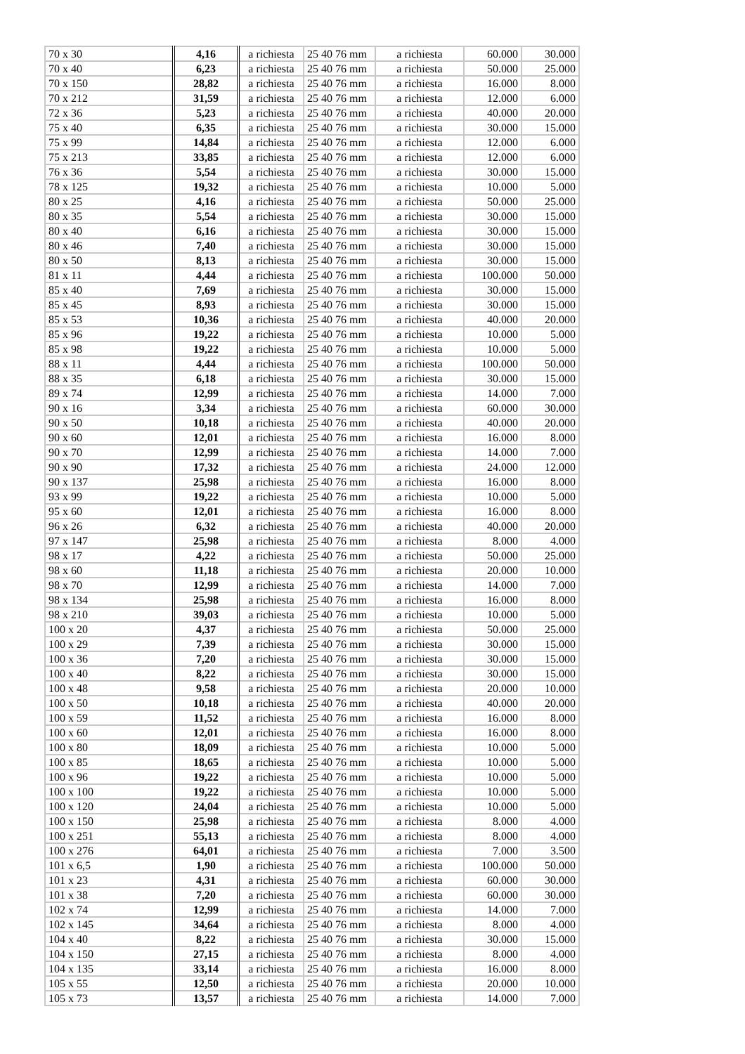| 70 x 30 | 4,16 | a richiesta | 25 40 76 mm | a richiesta | 60.000 | 30.000 |
| 70 x 40 | 6,23 | a richiesta | 25 40 76 mm | a richiesta | 50.000 | 25.000 |
| 70 x 150 | 28,82 | a richiesta | 25 40 76 mm | a richiesta | 16.000 | 8.000 |
| 70 x 212 | 31,59 | a richiesta | 25 40 76 mm | a richiesta | 12.000 | 6.000 |
| 72 x 36 | 5,23 | a richiesta | 25 40 76 mm | a richiesta | 40.000 | 20.000 |
| 75 x 40 | 6,35 | a richiesta | 25 40 76 mm | a richiesta | 30.000 | 15.000 |
| 75 x 99 | 14,84 | a richiesta | 25 40 76 mm | a richiesta | 12.000 | 6.000 |
| 75 x 213 | 33,85 | a richiesta | 25 40 76 mm | a richiesta | 12.000 | 6.000 |
| 76 x 36 | 5,54 | a richiesta | 25 40 76 mm | a richiesta | 30.000 | 15.000 |
| 78 x 125 | 19,32 | a richiesta | 25 40 76 mm | a richiesta | 10.000 | 5.000 |
| 80 x 25 | 4,16 | a richiesta | 25 40 76 mm | a richiesta | 50.000 | 25.000 |
| 80 x 35 | 5,54 | a richiesta | 25 40 76 mm | a richiesta | 30.000 | 15.000 |
| 80 x 40 | 6,16 | a richiesta | 25 40 76 mm | a richiesta | 30.000 | 15.000 |
| 80 x 46 | 7,40 | a richiesta | 25 40 76 mm | a richiesta | 30.000 | 15.000 |
| 80 x 50 | 8,13 | a richiesta | 25 40 76 mm | a richiesta | 30.000 | 15.000 |
| 81 x 11 | 4,44 | a richiesta | 25 40 76 mm | a richiesta | 100.000 | 50.000 |
| 85 x 40 | 7,69 | a richiesta | 25 40 76 mm | a richiesta | 30.000 | 15.000 |
| 85 x 45 | 8,93 | a richiesta | 25 40 76 mm | a richiesta | 30.000 | 15.000 |
| 85 x 53 | 10,36 | a richiesta | 25 40 76 mm | a richiesta | 40.000 | 20.000 |
| 85 x 96 | 19,22 | a richiesta | 25 40 76 mm | a richiesta | 10.000 | 5.000 |
| 85 x 98 | 19,22 | a richiesta | 25 40 76 mm | a richiesta | 10.000 | 5.000 |
| 88 x 11 | 4,44 | a richiesta | 25 40 76 mm | a richiesta | 100.000 | 50.000 |
| 88 x 35 | 6,18 | a richiesta | 25 40 76 mm | a richiesta | 30.000 | 15.000 |
| 89 x 74 | 12,99 | a richiesta | 25 40 76 mm | a richiesta | 14.000 | 7.000 |
| 90 x 16 | 3,34 | a richiesta | 25 40 76 mm | a richiesta | 60.000 | 30.000 |
| 90 x 50 | 10,18 | a richiesta | 25 40 76 mm | a richiesta | 40.000 | 20.000 |
| 90 x 60 | 12,01 | a richiesta | 25 40 76 mm | a richiesta | 16.000 | 8.000 |
| 90 x 70 | 12,99 | a richiesta | 25 40 76 mm | a richiesta | 14.000 | 7.000 |
| 90 x 90 | 17,32 | a richiesta | 25 40 76 mm | a richiesta | 24.000 | 12.000 |
| 90 x 137 | 25,98 | a richiesta | 25 40 76 mm | a richiesta | 16.000 | 8.000 |
| 93 x 99 | 19,22 | a richiesta | 25 40 76 mm | a richiesta | 10.000 | 5.000 |
| 95 x 60 | 12,01 | a richiesta | 25 40 76 mm | a richiesta | 16.000 | 8.000 |
| 96 x 26 | 6,32 | a richiesta | 25 40 76 mm | a richiesta | 40.000 | 20.000 |
| 97 x 147 | 25,98 | a richiesta | 25 40 76 mm | a richiesta | 8.000 | 4.000 |
| 98 x 17 | 4,22 | a richiesta | 25 40 76 mm | a richiesta | 50.000 | 25.000 |
| 98 x 60 | 11,18 | a richiesta | 25 40 76 mm | a richiesta | 20.000 | 10.000 |
| 98 x 70 | 12,99 | a richiesta | 25 40 76 mm | a richiesta | 14.000 | 7.000 |
| 98 x 134 | 25,98 | a richiesta | 25 40 76 mm | a richiesta | 16.000 | 8.000 |
| 98 x 210 | 39,03 | a richiesta | 25 40 76 mm | a richiesta | 10.000 | 5.000 |
| 100 x 20 | 4,37 | a richiesta | 25 40 76 mm | a richiesta | 50.000 | 25.000 |
| 100 x 29 | 7,39 | a richiesta | 25 40 76 mm | a richiesta | 30.000 | 15.000 |
| 100 x 36 | 7,20 | a richiesta | 25 40 76 mm | a richiesta | 30.000 | 15.000 |
| 100 x 40 | 8,22 | a richiesta | 25 40 76 mm | a richiesta | 30.000 | 15.000 |
| 100 x 48 | 9,58 | a richiesta | 25 40 76 mm | a richiesta | 20.000 | 10.000 |
| 100 x 50 | 10,18 | a richiesta | 25 40 76 mm | a richiesta | 40.000 | 20.000 |
| 100 x 59 | 11,52 | a richiesta | 25 40 76 mm | a richiesta | 16.000 | 8.000 |
| 100 x 60 | 12,01 | a richiesta | 25 40 76 mm | a richiesta | 16.000 | 8.000 |
| 100 x 80 | 18,09 | a richiesta | 25 40 76 mm | a richiesta | 10.000 | 5.000 |
| 100 x 85 | 18,65 | a richiesta | 25 40 76 mm | a richiesta | 10.000 | 5.000 |
| 100 x 96 | 19,22 | a richiesta | 25 40 76 mm | a richiesta | 10.000 | 5.000 |
| 100 x 100 | 19,22 | a richiesta | 25 40 76 mm | a richiesta | 10.000 | 5.000 |
| 100 x 120 | 24,04 | a richiesta | 25 40 76 mm | a richiesta | 10.000 | 5.000 |
| 100 x 150 | 25,98 | a richiesta | 25 40 76 mm | a richiesta | 8.000 | 4.000 |
| 100 x 251 | 55,13 | a richiesta | 25 40 76 mm | a richiesta | 8.000 | 4.000 |
| 100 x 276 | 64,01 | a richiesta | 25 40 76 mm | a richiesta | 7.000 | 3.500 |
| 101 x 6,5 | 1,90 | a richiesta | 25 40 76 mm | a richiesta | 100.000 | 50.000 |
| 101 x 23 | 4,31 | a richiesta | 25 40 76 mm | a richiesta | 60.000 | 30.000 |
| 101 x 38 | 7,20 | a richiesta | 25 40 76 mm | a richiesta | 60.000 | 30.000 |
| 102 x 74 | 12,99 | a richiesta | 25 40 76 mm | a richiesta | 14.000 | 7.000 |
| 102 x 145 | 34,64 | a richiesta | 25 40 76 mm | a richiesta | 8.000 | 4.000 |
| 104 x 40 | 8,22 | a richiesta | 25 40 76 mm | a richiesta | 30.000 | 15.000 |
| 104 x 150 | 27,15 | a richiesta | 25 40 76 mm | a richiesta | 8.000 | 4.000 |
| 104 x 135 | 33,14 | a richiesta | 25 40 76 mm | a richiesta | 16.000 | 8.000 |
| 105 x 55 | 12,50 | a richiesta | 25 40 76 mm | a richiesta | 20.000 | 10.000 |
| 105 x 73 | 13,57 | a richiesta | 25 40 76 mm | a richiesta | 14.000 | 7.000 |